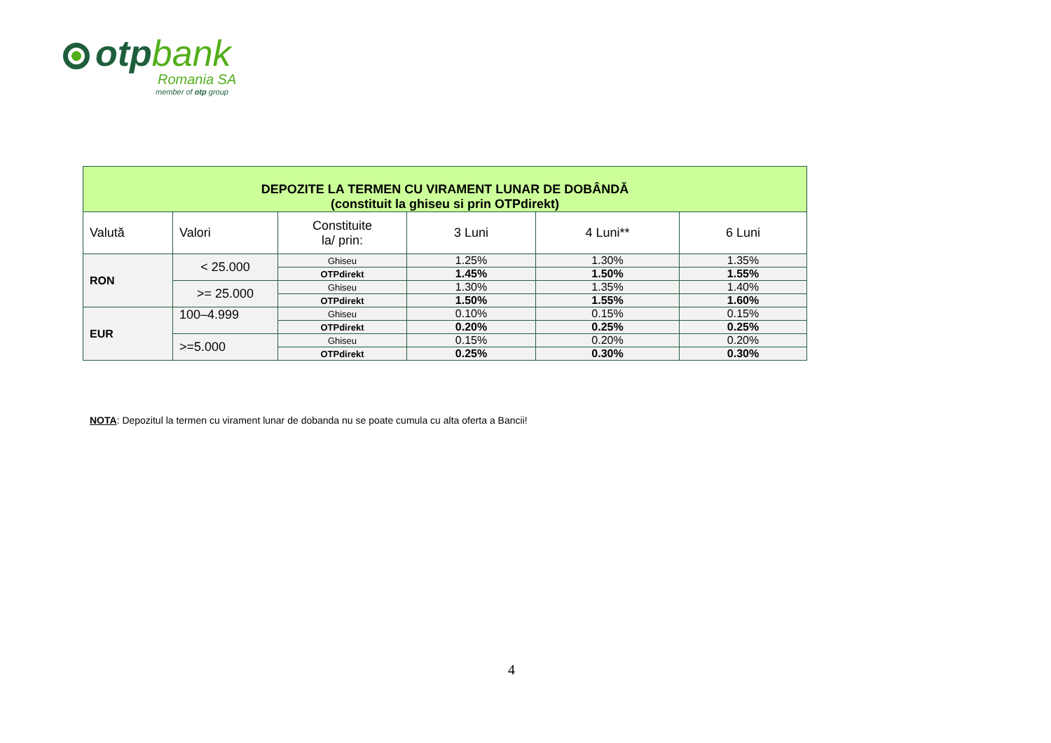otpbank
Romania SA
member of otp group
| DEPOZITE LA TERMEN CU VIRAMENT LUNAR DE DOBÂNDĂ (constituit la ghiseu si prin OTPdirekt) | | | | | |
| --- | --- | --- | --- | --- | --- |
| Valută | Valori | Constituite la/ prin: | 3 Luni | 4 Luni** | 6 Luni |
| RON | < 25.000 | Ghiseu | 1.25% | 1.30% | 1.35% |
| | | OTPdirekt | 1.45% | 1.50% | 1.55% |
| | >= 25.000 | Ghiseu | 1.30% | 1.35% | 1.40% |
| | | OTPdirekt | 1.50% | 1.55% | 1.60% |
| EUR | 100–4.999 | Ghiseu | 0.10% | 0.15% | 0.15% |
| | | OTPdirekt | 0.20% | 0.25% | 0.25% |
| | >=5.000 | Ghiseu | 0.15% | 0.20% | 0.20% |
| | | OTPdirekt | 0.25% | 0.30% | 0.30% |
NOTA: Depozitul la termen cu virament lunar de dobanda nu se poate cumula cu alta oferta a Bancii!
4